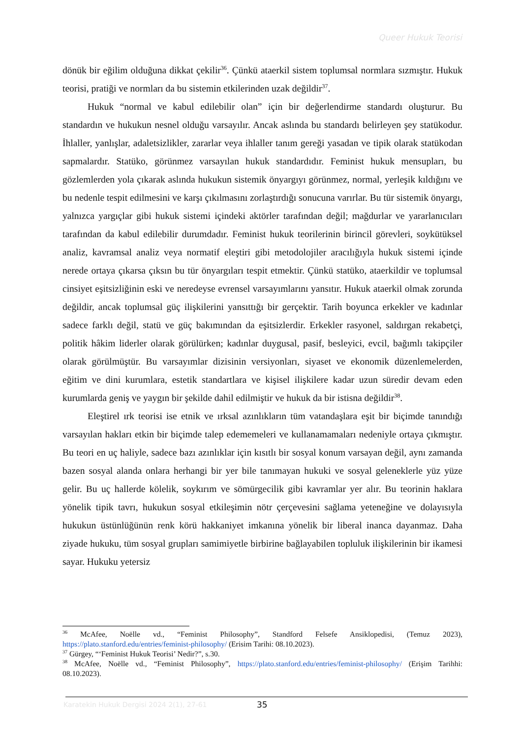Queer Hukuk Teorisi
dönük bir eğilim olduğuna dikkat çekilir<sup>36</sup>. Çünkü ataerkil sistem toplumsal normlara sızmıştır. Hukuk teorisi, pratiği ve normları da bu sistemin etkilerinden uzak değildir<sup>37</sup>.
Hukuk “normal ve kabul edilebilir olan” için bir değerlendirme standardı oluşturur. Bu standardın ve hukukun nesnel olduğu varsayılır. Ancak aslında bu standardı belirleyen şey statükodur. İhlaller, yanlışlar, adaletsizlikler, zararlar veya ihlaller tanım gereği yasadan ve tipik olarak statükodan sapmalardır. Statüko, görünmez varsayılan hukuk standardıdır. Feminist hukuk mensupları, bu gözlemlerden yola çıkarak aslında hukukun sistemik önyargıyı görünmez, normal, yerleşik kıldığını ve bu nedenle tespit edilmesini ve karşı çıkılmasını zorlaştırdığı sonucuna varırlar. Bu tür sistemik önyargı, yalnızca yargıçlar gibi hukuk sistemi içindeki aktörler tarafından değil; mağdurlar ve yararlanıcıları tarafından da kabul edilebilir durumdadır. Feminist hukuk teorilerinin birincil görevleri, soykütüksel analiz, kavramsal analiz veya normatif eleştiri gibi metodolojiler aracılığıyla hukuk sistemi içinde nerede ortaya çıkarsa çıksın bu tür önyargıları tespit etmektir. Çünkü statüko, ataerkildir ve toplumsal cinsiyet eşitsizliğinin eski ve neredeyse evrensel varsayımlarını yansıtır. Hukuk ataerkil olmak zorunda değildir, ancak toplumsal güç ilişkilerini yansıttığı bir gerçektir. Tarih boyunca erkekler ve kadınlar sadece farklı değil, statü ve güç bakımından da eşitsizlerdir. Erkekler rasyonel, saldırgan rekabetçi, politik hâkim liderler olarak görülürken; kadınlar duygusal, pasif, besleyici, evcil, bağımlı takipçiler olarak görülmüştür. Bu varsayımlar dizisinin versiyonları, siyaset ve ekonomik düzenlemelerden, eğitim ve dini kurumlara, estetik standartlara ve kişisel ilişkilere kadar uzun süredir devam eden kurumlarda geniş ve yaygın bir şekilde dahil edilmiştir ve hukuk da bir istisna değildir<sup>38</sup>.
Eleştirel ırk teorisi ise etnik ve ırksal azınlıkların tüm vatandaşlara eşit bir biçimde tanındığı varsayılan hakları etkin bir biçimde talep edememeleri ve kullanamamaları nedeniyle ortaya çıkmıştır. Bu teori en uç haliyle, sadece bazı azınlıklar için kısıtlı bir sosyal konum varsayan değil, aynı zamanda bazen sosyal alanda onlara herhangi bir yer bile tanımayan hukuki ve sosyal geleneklerle yüz yüze gelir. Bu uç hallerde kölelik, soykırım ve sömürgecilik gibi kavramlar yer alır. Bu teorinin haklara yönelik tipik tavrı, hukukun sosyal etkileşimin nötr çerçevesini sağlama yeteneğine ve dolayısıyla hukukun üstünlüğünün renk körü hakkaniyet imkanına yönelik bir liberal inanca dayanmaz. Daha ziyade hukuku, tüm sosyal grupları samimiyetle birbirine bağlayabilen topluluk ilişkilerinin bir ikamesi sayar. Hukuku yetersiz
<sup>36</sup> McAfee, Noëlle vd., “Feminist Philosophy”, Standford Felsefe Ansiklopedisi, (Temuz 2023), https://plato.stanford.edu/entries/feminist-philosophy/ (Erisim Tarihi: 08.10.2023).
<sup>37</sup> Gürgey, “‘Feminist Hukuk Teorisi’ Nedir?”, s.30.
<sup>38</sup> McAfee, Noëlle vd., “Feminist Philosophy”, https://plato.stanford.edu/entries/feminist-philosophy/ (Erişim Tarihhi: 08.10.2023).
Karatekin Hukuk Dergisi 2024 2(1), 27-61
35